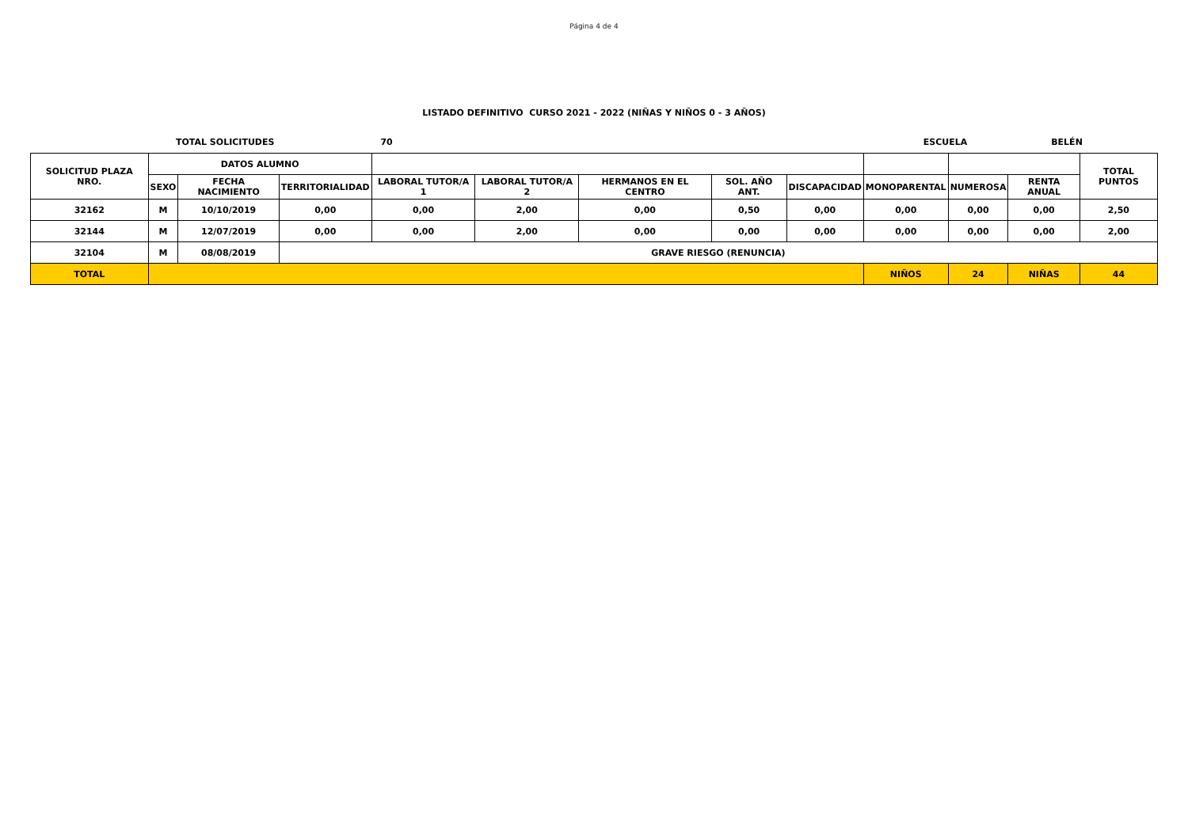Página 4 de 4
LISTADO DEFINITIVO CURSO 2021 - 2022 (NIÑAS Y NIÑOS 0 - 3 AÑOS)
TOTAL SOLICITUDES 70 ESCUELA BELÉN
| SOLICITUD PLAZA NRO. | DATOS ALUMNO | | | | | | | | | | | TOTAL PUNTOS |
| --- | --- | --- | --- | --- | --- | --- | --- | --- | --- | --- | --- | --- |
| | SEXO | FECHA NACIMIENTO | TERRITORIALIDAD | LABORAL TUTOR/A 1 | LABORAL TUTOR/A 2 | HERMANOS EN EL CENTRO | SOL. AÑO ANT. | DISCAPACIDAD | MONOPARENTAL | NUMEROSA | RENTA ANUAL | |
| 32162 | M | 10/10/2019 | 0,00 | 0,00 | 2,00 | 0,00 | 0,50 | 0,00 | 0,00 | 0,00 | 0,00 | 2,50 |
| 32144 | M | 12/07/2019 | 0,00 | 0,00 | 2,00 | 0,00 | 0,00 | 0,00 | 0,00 | 0,00 | 0,00 | 2,00 |
| 32104 | M | 08/08/2019 | GRAVE RIESGO (RENUNCIA) | | | | | | | | | |
| TOTAL | | | | | | | | | NIÑOS | 24 | NIÑAS | 44 |